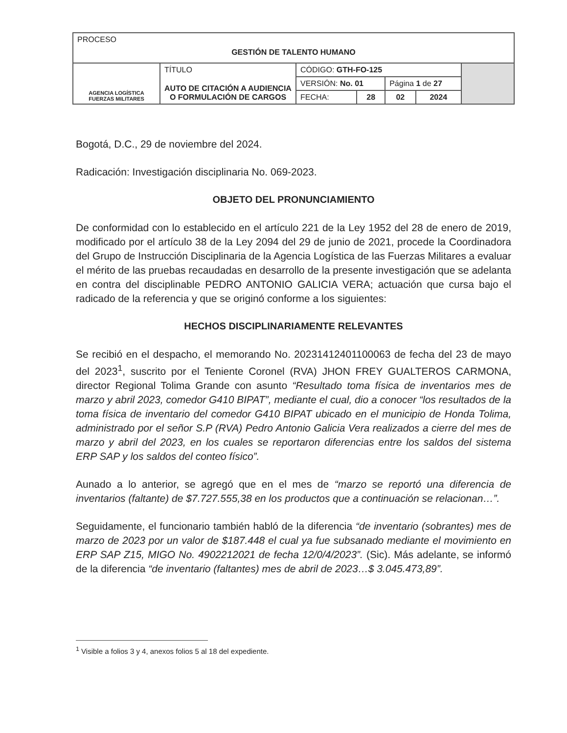| PROCESO GESTIÓN DE TALENTO HUMANO | | | | | | |
| AGENCIA LOGÍSTICA FUERZAS MILITARES | TÍTULO AUTO DE CITACIÓN A AUDIENCIA O FORMULACIÓN DE CARGOS | CÓDIGO: GTH-FO-125 | | | | |
| | | VERSIÓN: No. 01 | | Página 1 de 27 | | |
| | | FECHA: | 28 | 02 | 2024 | |
Bogotá, D.C., 29 de noviembre del 2024.
Radicación: Investigación disciplinaria No. 069-2023.
OBJETO DEL PRONUNCIAMIENTO
De conformidad con lo establecido en el artículo 221 de la Ley 1952 del 28 de enero de 2019, modificado por el artículo 38 de la Ley 2094 del 29 de junio de 2021, procede la Coordinadora del Grupo de Instrucción Disciplinaria de la Agencia Logística de las Fuerzas Militares a evaluar el mérito de las pruebas recaudadas en desarrollo de la presente investigación que se adelanta en contra del disciplinable PEDRO ANTONIO GALICIA VERA; actuación que cursa bajo el radicado de la referencia y que se originó conforme a los siguientes:
HECHOS DISCIPLINARIAMENTE RELEVANTES
Se recibió en el despacho, el memorando No. 20231412401100063 de fecha del 23 de mayo del 2023<sup>1</sup>, suscrito por el Teniente Coronel (RVA) JHON FREY GUALTEROS CARMONA, director Regional Tolima Grande con asunto “Resultado toma física de inventarios mes de marzo y abril 2023, comedor G410 BIPAT”, mediante el cual, dio a conocer “los resultados de la toma física de inventario del comedor G410 BIPAT ubicado en el municipio de Honda Tolima, administrado por el señor S.P (RVA) Pedro Antonio Galicia Vera realizados a cierre del mes de marzo y abril del 2023, en los cuales se reportaron diferencias entre los saldos del sistema ERP SAP y los saldos del conteo físico”.
Aunado a lo anterior, se agregó que en el mes de “marzo se reportó una diferencia de inventarios (faltante) de $7.727.555,38 en los productos que a continuación se relacionan…”.
Seguidamente, el funcionario también habló de la diferencia “de inventario (sobrantes) mes de marzo de 2023 por un valor de $187.448 el cual ya fue subsanado mediante el movimiento en ERP SAP Z15, MIGO No. 4902212021 de fecha 12/0/4/2023”. (Sic). Más adelante, se informó de la diferencia “de inventario (faltantes) mes de abril de 2023…$ 3.045.473,89”.
<sup>1</sup> Visible a folios 3 y 4, anexos folios 5 al 18 del expediente.